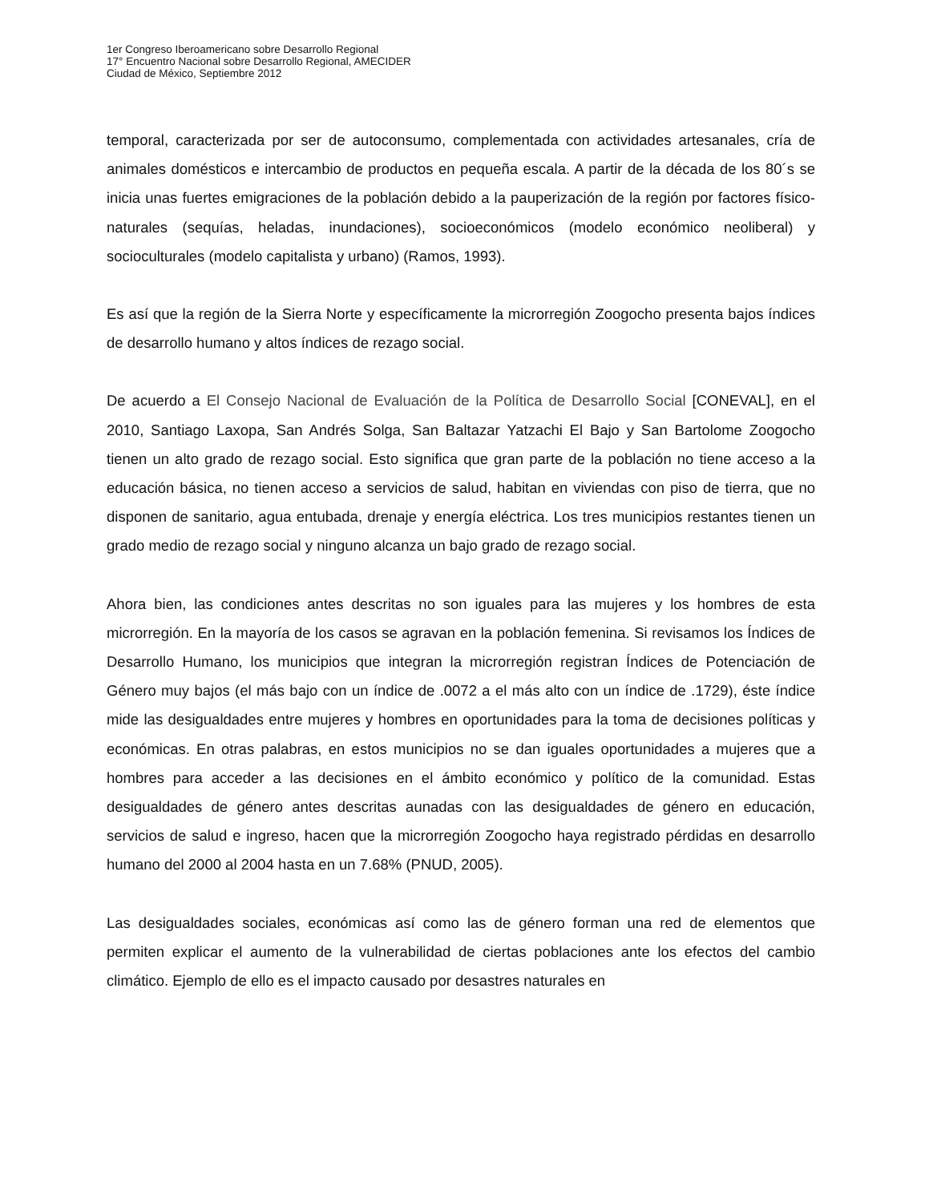1er Congreso Iberoamericano sobre Desarrollo Regional
17° Encuentro Nacional sobre Desarrollo Regional, AMECIDER
Ciudad de México, Septiembre 2012
temporal, caracterizada por ser de autoconsumo, complementada con actividades artesanales, cría de animales domésticos e intercambio de productos en pequeña escala. A partir de la década de los 80´s se inicia unas fuertes emigraciones de la población debido a la pauperización de la región por factores físico-naturales (sequías, heladas, inundaciones), socioeconómicos (modelo económico neoliberal) y socioculturales (modelo capitalista y urbano) (Ramos, 1993).
Es así que la región de la Sierra Norte y específicamente la microrregión Zoogocho presenta bajos índices de desarrollo humano y altos índices de rezago social.
De acuerdo a El Consejo Nacional de Evaluación de la Política de Desarrollo Social [CONEVAL], en el 2010, Santiago Laxopa, San Andrés Solga, San Baltazar Yatzachi El Bajo y San Bartolome Zoogocho tienen un alto grado de rezago social. Esto significa que gran parte de la población no tiene acceso a la educación básica, no tienen acceso a servicios de salud, habitan en viviendas con piso de tierra, que no disponen de sanitario, agua entubada, drenaje y energía eléctrica. Los tres municipios restantes tienen un grado medio de rezago social y ninguno alcanza un bajo grado de rezago social.
Ahora bien, las condiciones antes descritas no son iguales para las mujeres y los hombres de esta microrregión. En la mayoría de los casos se agravan en la población femenina. Si revisamos los Índices de Desarrollo Humano, los municipios que integran la microrregión registran Índices de Potenciación de Género muy bajos (el más bajo con un índice de .0072 a el más alto con un índice de .1729), éste índice mide las desigualdades entre mujeres y hombres en oportunidades para la toma de decisiones políticas y económicas. En otras palabras, en estos municipios no se dan iguales oportunidades a mujeres que a hombres para acceder a las decisiones en el ámbito económico y político de la comunidad. Estas desigualdades de género antes descritas aunadas con las desigualdades de género en educación, servicios de salud e ingreso, hacen que la microrregión Zoogocho haya registrado pérdidas en desarrollo humano del 2000 al 2004 hasta en un 7.68% (PNUD, 2005).
Las desigualdades sociales, económicas así como las de género forman una red de elementos que permiten explicar el aumento de la vulnerabilidad de ciertas poblaciones ante los efectos del cambio climático. Ejemplo de ello es el impacto causado por desastres naturales en